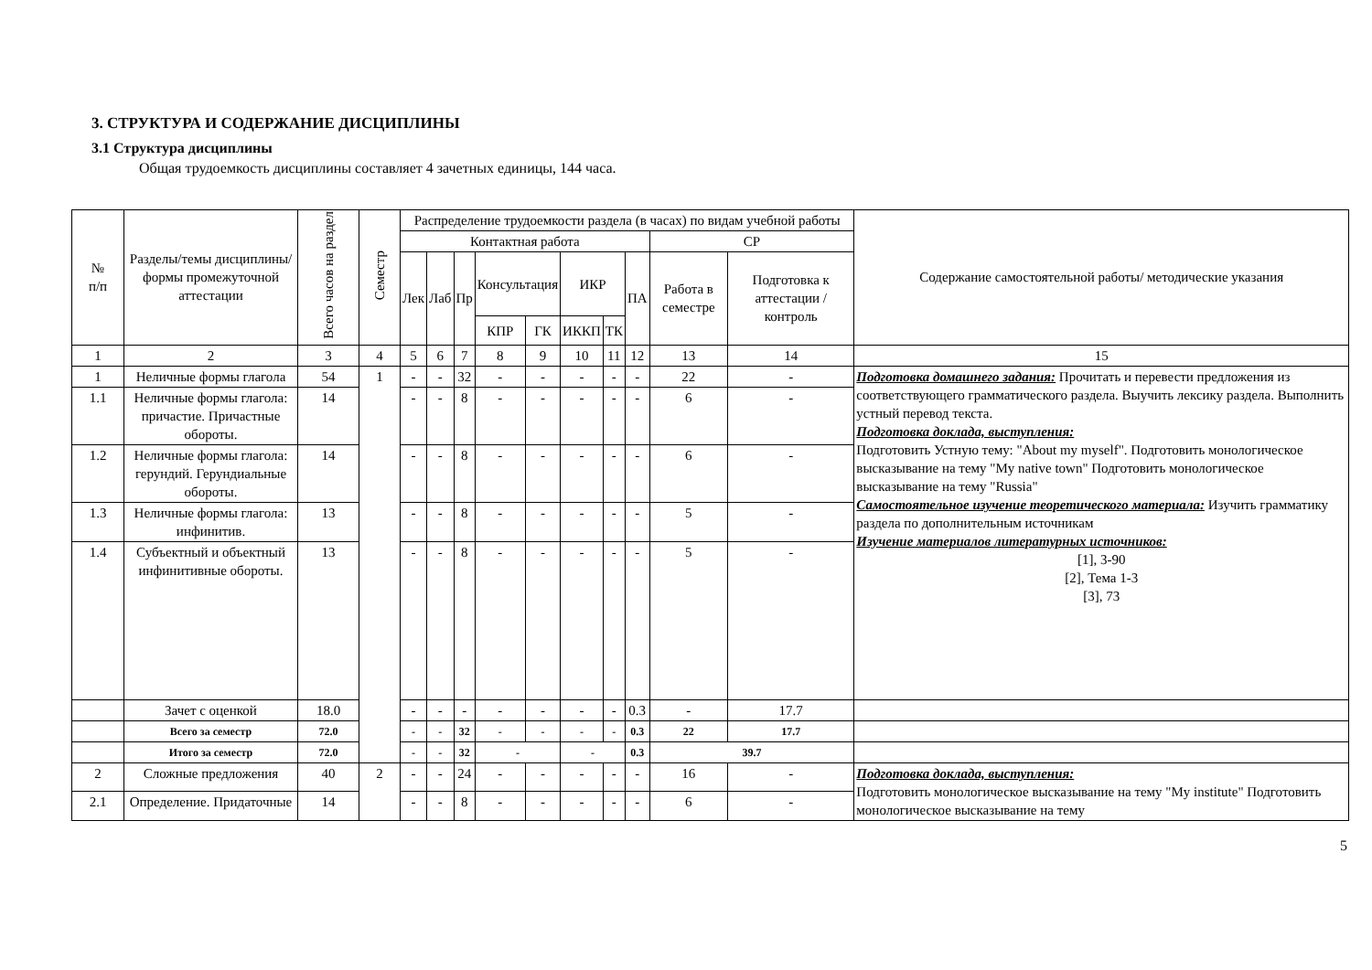3. СТРУКТУРА И СОДЕРЖАНИЕ ДИСЦИПЛИНЫ
3.1 Структура дисциплины
Общая трудоемкость дисциплины составляет 4 зачетных единицы, 144 часа.
| № п/п | Разделы/темы дисциплины/формы промежуточной аттестации | Всего часов на раздел | Семестр | Распределение трудоемкости раздела (в часах) по видам учебной работы | | | | | | | | | | Содержание самостоятельной работы/ методические указания |
| --- | --- | --- | --- | --- | --- | --- | --- | --- | --- | --- | --- | --- | --- | --- |
| | | | | Контактная работа | | | | | | | | СР | | |
| | | | | Лек | Лаб | Пр | Консультация | | ИКР | | ПА | Работа в семестре | Подготовка к аттестации /контроль | |
| | | | | | | | КПР | ГК | ИККП | ТК | | | | |
| 1 | 2 | 3 | 4 | 5 | 6 | 7 | 8 | 9 | 10 | 11 | 12 | 13 | 14 | 15 |
| 1 | Неличные формы глагола | 54 | 1 | - | - | 32 | - | - | - | - | - | 22 | - | Подготовка домашнего задания: Прочитать и перевести предложения из соответствующего грамматического раздела. Выучить лексику раздела. Выполнить устный перевод текста. Подготовка доклада, выступления: Подготовить Устную тему: "About my myself". Подготовить монологическое высказывание на тему "My native town" Подготовить монологическое высказывание на тему "Russia" Самостоятельное изучение теоретического материала: Изучить грамматику раздела по дополнительным источникам Изучение материалов литературных источников: [1], 3-90 [2], Тема 1-3 [3], 73 |
| 1.1 | Неличные формы глагола: причастие. Причастные обороты. | 14 | | - | - | 8 | - | - | - | - | - | 6 | - | |
| 1.2 | Неличные формы глагола: герундий. Герундиальные обороты. | 14 | | - | - | 8 | - | - | - | - | - | 6 | - | |
| 1.3 | Неличные формы глагола: инфинитив. | 13 | | - | - | 8 | - | - | - | - | - | 5 | - | |
| 1.4 | Субъектный и объектный инфинитивные обороты. | 13 | | - | - | 8 | - | - | - | - | - | 5 | - | |
| | Зачет с оценкой | 18.0 | | - | - | - | - | - | - | - | 0.3 | - | 17.7 | |
| | Всего за семестр | 72.0 | | - | - | 32 | - | - | - | - | 0.3 | 22 | 17.7 | |
| | Итого за семестр | 72.0 | | - | - | 32 | - | | - | | 0.3 | 39.7 | | |
| 2 | Сложные предложения | 40 | 2 | - | - | 24 | - | - | - | - | - | 16 | - | Подготовка доклада, выступления: Подготовить монологическое высказывание на тему "My institute" Подготовить монологическое высказывание на тему |
| 2.1 | Определение. Придаточные | 14 | | - | - | 8 | - | - | - | - | - | 6 | - | |
5